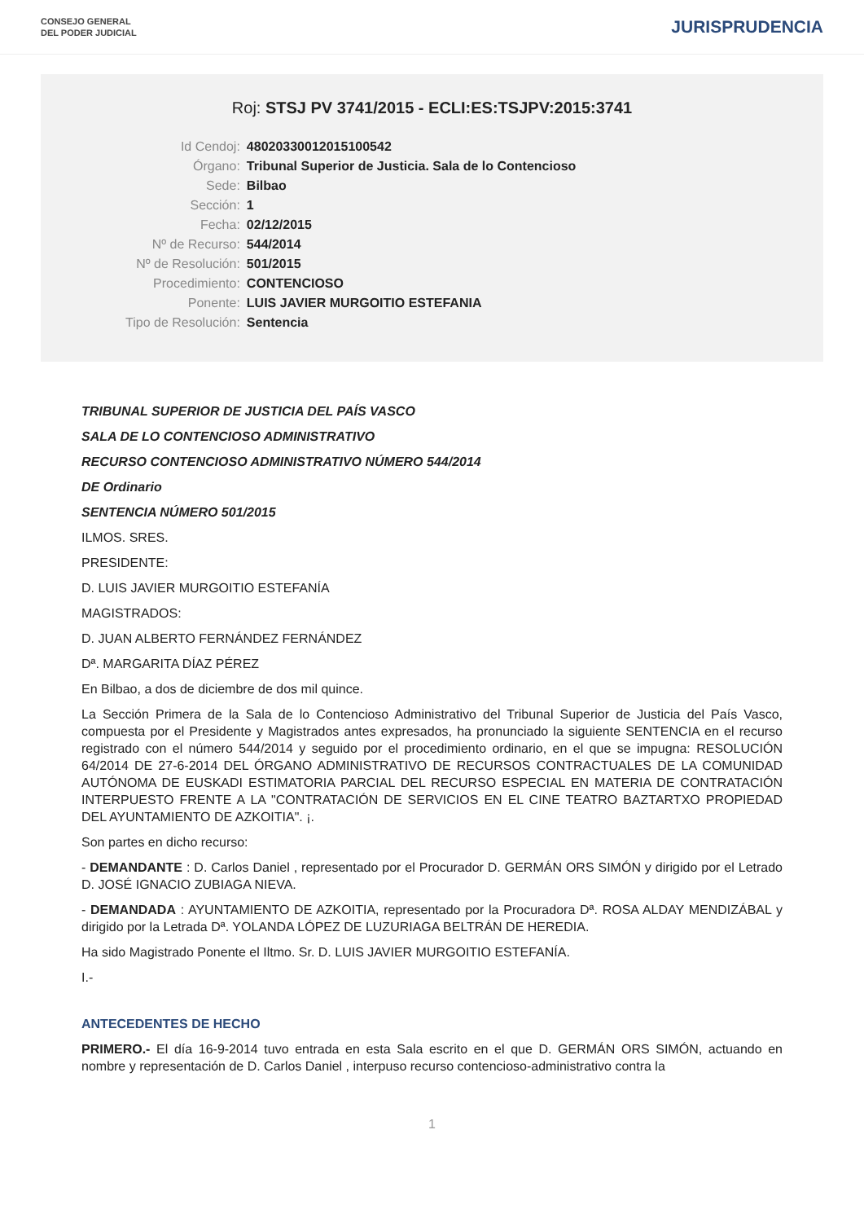CONSEJO GENERAL
DEL PODER JUDICIAL
JURISPRUDENCIA
Roj: STSJ PV 3741/2015 - ECLI:ES:TSJPV:2015:3741
| Id Cendoj: | 48020330012015100542 |
| Órgano: | Tribunal Superior de Justicia. Sala de lo Contencioso |
| Sede: | Bilbao |
| Sección: | 1 |
| Fecha: | 02/12/2015 |
| Nº de Recurso: | 544/2014 |
| Nº de Resolución: | 501/2015 |
| Procedimiento: | CONTENCIOSO |
| Ponente: | LUIS JAVIER MURGOITIO ESTEFANIA |
| Tipo de Resolución: | Sentencia |
TRIBUNAL SUPERIOR DE JUSTICIA DEL PAÍS VASCO
SALA DE LO CONTENCIOSO ADMINISTRATIVO
RECURSO CONTENCIOSO ADMINISTRATIVO NÚMERO 544/2014
DE Ordinario
SENTENCIA NÚMERO 501/2015
ILMOS. SRES.
PRESIDENTE:
D. LUIS JAVIER MURGOITIO ESTEFANÍA
MAGISTRADOS:
D. JUAN ALBERTO FERNÁNDEZ FERNÁNDEZ
Dª. MARGARITA DÍAZ PÉREZ
En Bilbao, a dos de diciembre de dos mil quince.
La Sección Primera de la Sala de lo Contencioso Administrativo del Tribunal Superior de Justicia del País Vasco, compuesta por el Presidente y Magistrados antes expresados, ha pronunciado la siguiente SENTENCIA en el recurso registrado con el número 544/2014 y seguido por el procedimiento ordinario, en el que se impugna: RESOLUCIÓN 64/2014 DE 27-6-2014 DEL ÓRGANO ADMINISTRATIVO DE RECURSOS CONTRACTUALES DE LA COMUNIDAD AUTÓNOMA DE EUSKADI ESTIMATORIA PARCIAL DEL RECURSO ESPECIAL EN MATERIA DE CONTRATACIÓN INTERPUESTO FRENTE A LA "CONTRATACIÓN DE SERVICIOS EN EL CINE TEATRO BAZTARTXO PROPIEDAD DEL AYUNTAMIENTO DE AZKOITIA". ¡.
Son partes en dicho recurso:
- DEMANDANTE : D. Carlos Daniel , representado por el Procurador D. GERMÁN ORS SIMÓN y dirigido por el Letrado D. JOSÉ IGNACIO ZUBIAGA NIEVA.
- DEMANDADA : AYUNTAMIENTO DE AZKOITIA, representado por la Procuradora Dª. ROSA ALDAY MENDIZÁBAL y dirigido por la Letrada Dª. YOLANDA LÓPEZ DE LUZURIAGA BELTRÁN DE HEREDIA.
Ha sido Magistrado Ponente el Iltmo. Sr. D. LUIS JAVIER MURGOITIO ESTEFANÍA.
I.-
ANTECEDENTES DE HECHO
PRIMERO.- El día 16-9-2014 tuvo entrada en esta Sala escrito en el que D. GERMÁN ORS SIMÓN, actuando en nombre y representación de D. Carlos Daniel , interpuso recurso contencioso-administrativo contra la
1